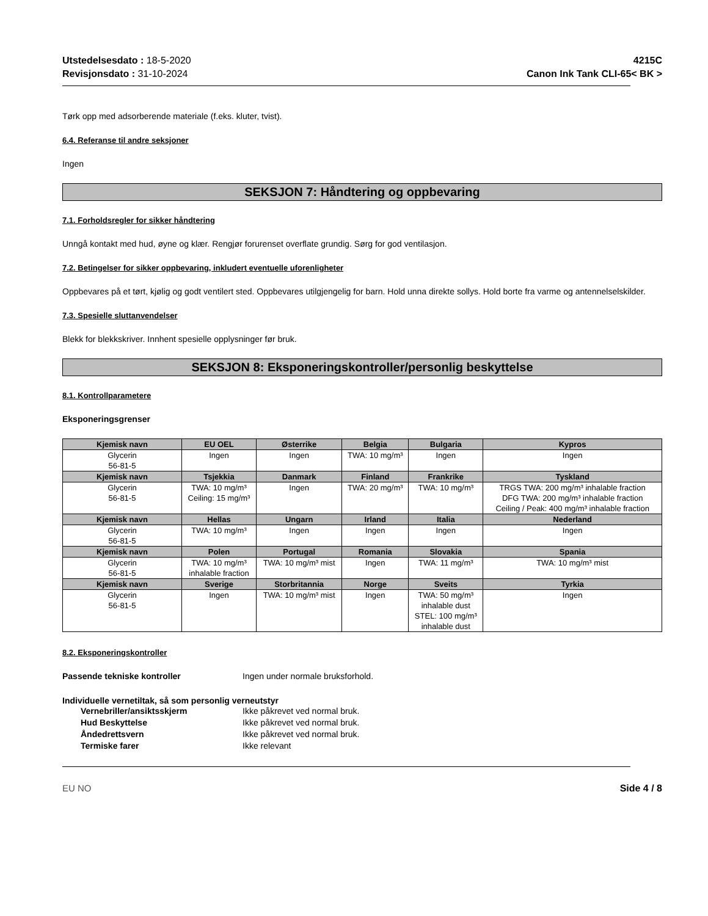Utstedelsesdato : 18-5-2020
Revisjonsdato : 31-10-2024
4215C
Canon Ink Tank CLI-65< BK >
Tørk opp med adsorberende materiale (f.eks. kluter, tvist).
6.4. Referanse til andre seksjoner
Ingen
SEKSJON 7: Håndtering og oppbevaring
7.1. Forholdsregler for sikker håndtering
Unngå kontakt med hud, øyne og klær. Rengjør forurenset overflate grundig. Sørg for god ventilasjon.
7.2. Betingelser for sikker oppbevaring, inkludert eventuelle uforenligheter
Oppbevares på et tørt, kjølig og godt ventilert sted. Oppbevares utilgjengelig for barn. Hold unna direkte sollys. Hold borte fra varme og antennelselskilder.
7.3. Spesielle sluttanvendelser
Blekk for blekkskriver. Innhent spesielle opplysninger før bruk.
SEKSJON 8: Eksponeringskontroller/personlig beskyttelse
8.1. Kontrollparametere
Eksponeringsgrenser
| Kjemisk navn | EU OEL | Østerrike | Belgia | Bulgaria | Kypros |
| --- | --- | --- | --- | --- | --- |
| Glycerin 56-81-5 | Ingen | Ingen | TWA: 10 mg/m³ | Ingen | Ingen |
| Kjemisk navn | Tsjekkia | Danmark | Finland | Frankrike | Tyskland |
| Glycerin 56-81-5 | TWA: 10 mg/m³ Ceiling: 15 mg/m³ | Ingen | TWA: 20 mg/m³ | TWA: 10 mg/m³ | TRGS TWA: 200 mg/m³ inhalable fraction DFG TWA: 200 mg/m³ inhalable fraction Ceiling / Peak: 400 mg/m³ inhalable fraction |
| Kjemisk navn | Hellas | Ungarn | Irland | Italia | Nederland |
| Glycerin 56-81-5 | TWA: 10 mg/m³ | Ingen | Ingen | Ingen | Ingen |
| Kjemisk navn | Polen | Portugal | Romania | Slovakia | Spania |
| Glycerin 56-81-5 | TWA: 10 mg/m³ inhalable fraction | TWA: 10 mg/m³ mist | Ingen | TWA: 11 mg/m³ | TWA: 10 mg/m³ mist |
| Kjemisk navn | Sverige | Storbritannia | Norge | Sveits | Tyrkia |
| Glycerin 56-81-5 | Ingen | TWA: 10 mg/m³ mist | Ingen | TWA: 50 mg/m³ inhalable dust STEL: 100 mg/m³ inhalable dust | Ingen |
8.2. Eksponeringskontroller
Passende tekniske kontroller Ingen under normale bruksforhold.
Individuelle vernetiltak, så som personlig verneutstyr
Vernebriller/ansiktsskjerm Ikke påkrevet ved normal bruk.
Hud Beskyttelse Ikke påkrevet ved normal bruk.
Åndedrettsvern Ikke påkrevet ved normal bruk.
Termiske farer Ikke relevant
EU NO Side 4 / 8